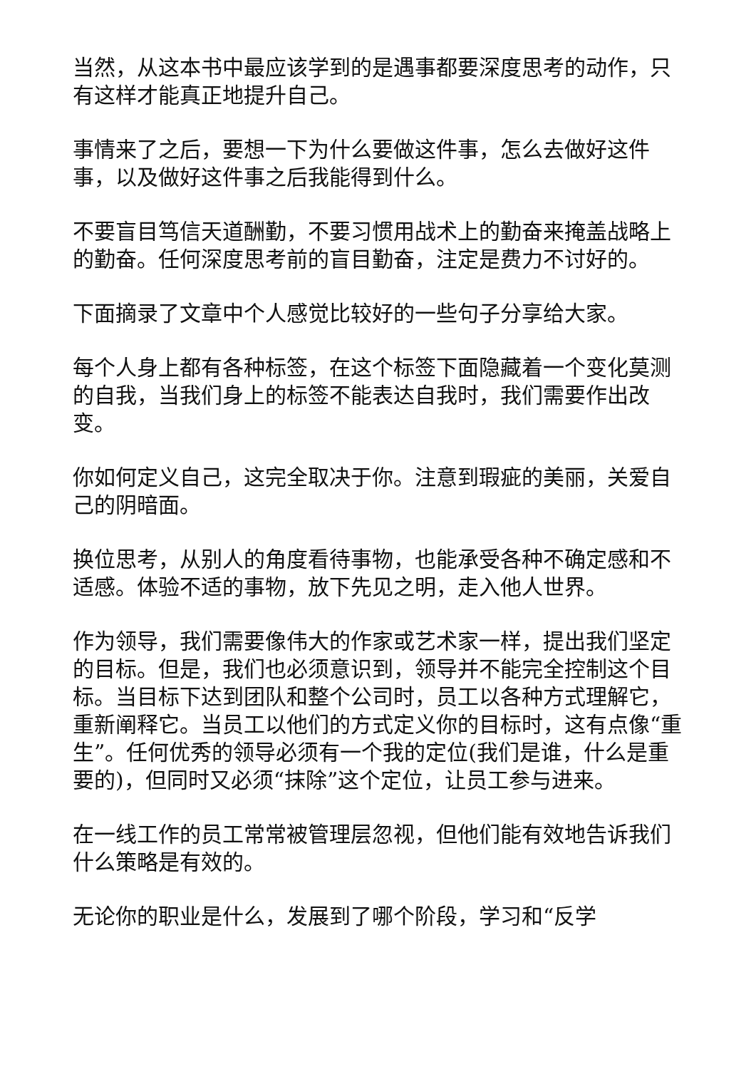当然，从这本书中最应该学到的是遇事都要深度思考的动作，只有这样才能真正地提升自己。
事情来了之后，要想一下为什么要做这件事，怎么去做好这件事，以及做好这件事之后我能得到什么。
不要盲目笃信天道酬勤，不要习惯用战术上的勤奋来掩盖战略上的勤奋。任何深度思考前的盲目勤奋，注定是费力不讨好的。
下面摘录了文章中个人感觉比较好的一些句子分享给大家。
每个人身上都有各种标签，在这个标签下面隐藏着一个变化莫测的自我，当我们身上的标签不能表达自我时，我们需要作出改变。
你如何定义自己，这完全取决于你。注意到瑕疵的美丽，关爱自己的阴暗面。
换位思考，从别人的角度看待事物，也能承受各种不确定感和不适感。体验不适的事物，放下先见之明，走入他人世界。
作为领导，我们需要像伟大的作家或艺术家一样，提出我们坚定的目标。但是，我们也必须意识到，领导并不能完全控制这个目标。当目标下达到团队和整个公司时，员工以各种方式理解它，重新阐释它。当员工以他们的方式定义你的目标时，这有点像“重生”。任何优秀的领导必须有一个我的定位(我们是谁，什么是重要的)，但同时又必须“抹除”这个定位，让员工参与进来。
在一线工作的员工常常被管理层忽视，但他们能有效地告诉我们什么策略是有效的。
无论你的职业是什么，发展到了哪个阶段，学习和“反学